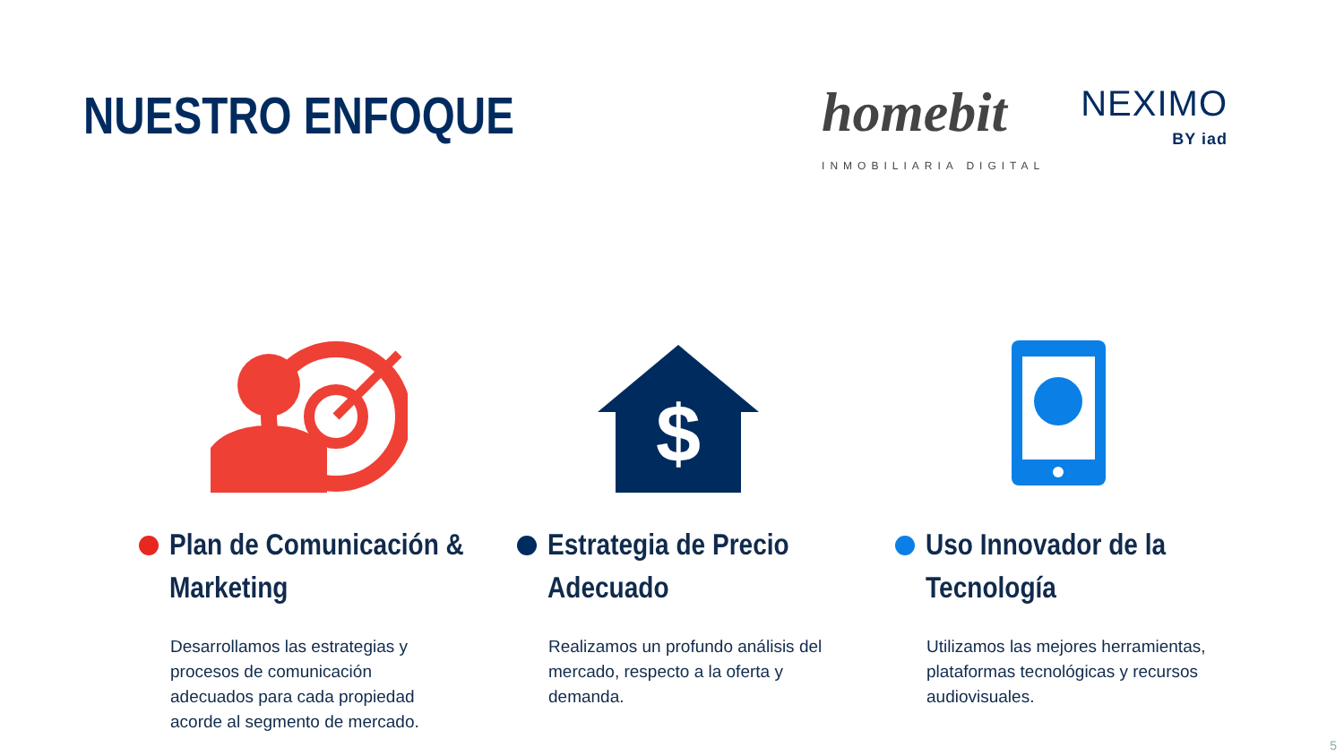NUESTRO ENFOQUE
homebit
INMOBILIARIA DIGITAL
NEXIMO
BY iad
Plan de Comunicación & Marketing
Desarrollamos las estrategias y procesos de comunicación adecuados para cada propiedad acorde al segmento de mercado.
$
Estrategia de Precio Adecuado
Realizamos un profundo análisis del mercado, respecto a la oferta y demanda.
Uso Innovador de la Tecnología
Utilizamos las mejores herramientas, plataformas tecnológicas y recursos audiovisuales.
5